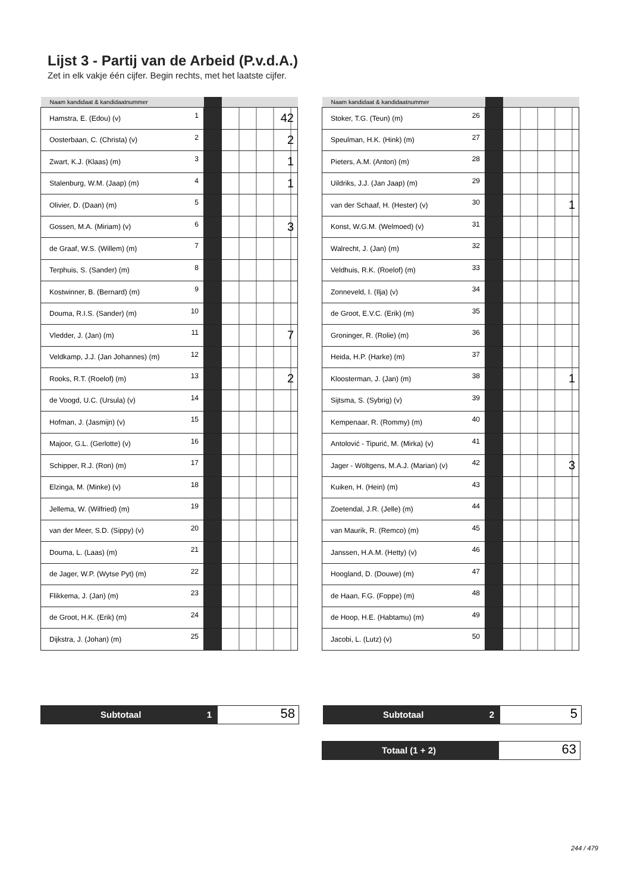Lijst 3 - Partij van de Arbeid (P.v.d.A.)
Zet in elk vakje één cijfer. Begin rechts, met het laatste cijfer.
| Naam kandidaat & kandidaatnummer | | | |
| --- | --- | --- | --- |
| Hamstra, E. (Edou) (v) | 1 | | 42 |
| Oosterbaan, C. (Christa) (v) | 2 | | 2 |
| Zwart, K.J. (Klaas) (m) | 3 | | 1 |
| Stalenburg, W.M. (Jaap) (m) | 4 | | 1 |
| Olivier, D. (Daan) (m) | 5 | | |
| Gossen, M.A. (Miriam) (v) | 6 | | 3 |
| de Graaf, W.S. (Willem) (m) | 7 | | |
| Terphuis, S. (Sander) (m) | 8 | | |
| Kostwinner, B. (Bernard) (m) | 9 | | |
| Douma, R.I.S. (Sander) (m) | 10 | | |
| Vledder, J. (Jan) (m) | 11 | | 7 |
| Veldkamp, J.J. (Jan Johannes) (m) | 12 | | |
| Rooks, R.T. (Roelof) (m) | 13 | | 2 |
| de Voogd, U.C. (Ursula) (v) | 14 | | |
| Hofman, J. (Jasmijn) (v) | 15 | | |
| Majoor, G.L. (Gerlotte) (v) | 16 | | |
| Schipper, R.J. (Ron) (m) | 17 | | |
| Elzinga, M. (Minke) (v) | 18 | | |
| Jellema, W. (Wilfried) (m) | 19 | | |
| van der Meer, S.D. (Sippy) (v) | 20 | | |
| Douma, L. (Laas) (m) | 21 | | |
| de Jager, W.P. (Wytse Pyt) (m) | 22 | | |
| Flikkema, J. (Jan) (m) | 23 | | |
| de Groot, H.K. (Erik) (m) | 24 | | |
| Dijkstra, J. (Johan) (m) | 25 | | |
| Naam kandidaat & kandidaatnummer | | | |
| --- | --- | --- | --- |
| Stoker, T.G. (Teun) (m) | 26 | | |
| Speulman, H.K. (Hink) (m) | 27 | | |
| Pieters, A.M. (Anton) (m) | 28 | | |
| Uildriks, J.J. (Jan Jaap) (m) | 29 | | |
| van der Schaaf, H. (Hester) (v) | 30 | | 1 |
| Konst, W.G.M. (Welmoed) (v) | 31 | | |
| Walrecht, J. (Jan) (m) | 32 | | |
| Veldhuis, R.K. (Roelof) (m) | 33 | | |
| Zonneveld, I. (Ilja) (v) | 34 | | |
| de Groot, E.V.C. (Erik) (m) | 35 | | |
| Groninger, R. (Rolie) (m) | 36 | | |
| Heida, H.P. (Harke) (m) | 37 | | |
| Kloosterman, J. (Jan) (m) | 38 | | 1 |
| Sijtsma, S. (Sybrig) (v) | 39 | | |
| Kempenaar, R. (Rommy) (m) | 40 | | |
| Antolović - Tipurić, M. (Mirka) (v) | 41 | | |
| Jager - Wöltgens, M.A.J. (Marian) (v) | 42 | | 3 |
| Kuiken, H. (Hein) (m) | 43 | | |
| Zoetendal, J.R. (Jelle) (m) | 44 | | |
| van Maurik, R. (Remco) (m) | 45 | | |
| Janssen, H.A.M. (Hetty) (v) | 46 | | |
| Hoogland, D. (Douwe) (m) | 47 | | |
| de Haan, F.G. (Foppe) (m) | 48 | | |
| de Hoop, H.E. (Habtamu) (m) | 49 | | |
| Jacobi, L. (Lutz) (v) | 50 | | |
Subtotaal 1
58
Subtotaal 2
5
Totaal (1 + 2)
63
244 / 479